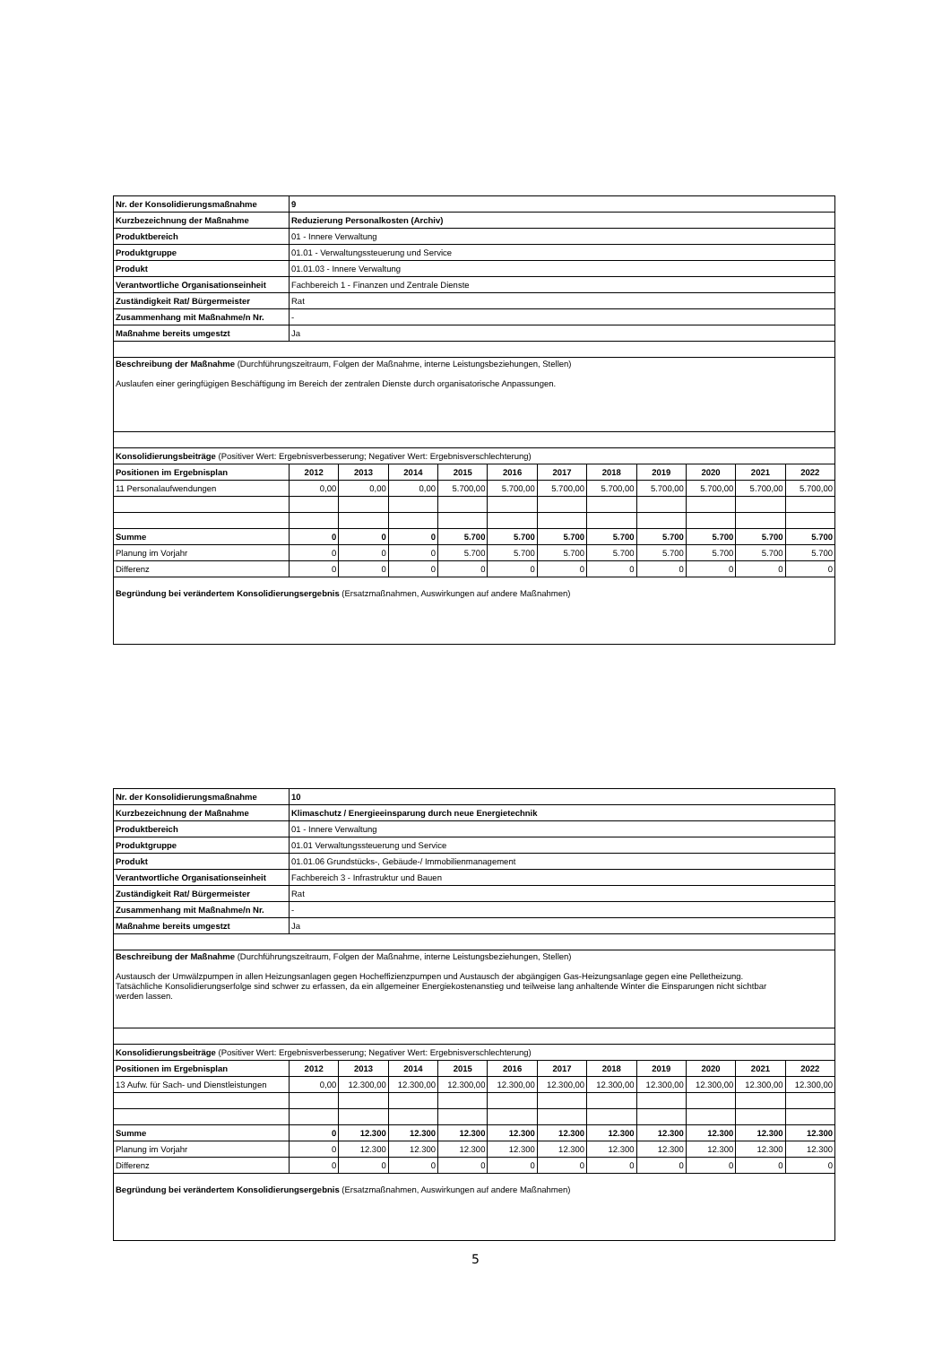| Nr. der Konsolidierungsmaßnahme | 9 | | | | | | | | | | |
| Kurzbezeichnung der Maßnahme | Reduzierung Personalkosten (Archiv) | | | | | | | | | | |
| Produktbereich | 01 - Innere Verwaltung | | | | | | | | | | |
| Produktgruppe | 01.01 - Verwaltungssteuerung und Service | | | | | | | | | | |
| Produkt | 01.01.03 - Innere Verwaltung | | | | | | | | | | |
| Verantwortliche Organisationseinheit | Fachbereich 1 - Finanzen und Zentrale Dienste | | | | | | | | | | |
| Zuständigkeit Rat/ Bürgermeister | Rat | | | | | | | | | | |
| Zusammenhang mit Maßnahme/n Nr. | - | | | | | | | | | | |
| Maßnahme bereits umgestzt | Ja | | | | | | | | | | |
| Beschreibung der Maßnahme (Durchführungszeitraum, Folgen der Maßnahme, interne Leistungsbeziehungen, Stellen) Auslaufen einer geringfügigen Beschäftigung im Bereich der zentralen Dienste durch organisatorische Anpassungen. | | | | | | | | | | | |
| Konsolidierungsbeiträge (Positiver Wert: Ergebnisverbesserung; Negativer Wert: Ergebnisverschlechterung) | | | | | | | | | | | |
| Positionen im Ergebnisplan | 2012 | 2013 | 2014 | 2015 | 2016 | 2017 | 2018 | 2019 | 2020 | 2021 | 2022 |
| 11 Personalaufwendungen | 0,00 | 0,00 | 0,00 | 5.700,00 | 5.700,00 | 5.700,00 | 5.700,00 | 5.700,00 | 5.700,00 | 5.700,00 | 5.700,00 |
| Summe | 0 | 0 | 0 | 5.700 | 5.700 | 5.700 | 5.700 | 5.700 | 5.700 | 5.700 | 5.700 |
| Planung im Vorjahr | 0 | 0 | 0 | 5.700 | 5.700 | 5.700 | 5.700 | 5.700 | 5.700 | 5.700 | 5.700 |
| Differenz | 0 | 0 | 0 | 0 | 0 | 0 | 0 | 0 | 0 | 0 | 0 |
| Begründung bei verändertem Konsolidierungsergebnis (Ersatzmaßnahmen, Auswirkungen auf andere Maßnahmen) | | | | | | | | | | | |
| Nr. der Konsolidierungsmaßnahme | 10 | | | | | | | | | | |
| Kurzbezeichnung der Maßnahme | Klimaschutz / Energieeinsparung durch neue Energietechnik | | | | | | | | | | |
| Produktbereich | 01 - Innere Verwaltung | | | | | | | | | | |
| Produktgruppe | 01.01 Verwaltungssteuerung und Service | | | | | | | | | | |
| Produkt | 01.01.06 Grundstücks-, Gebäude-/ Immobilienmanagement | | | | | | | | | | |
| Verantwortliche Organisationseinheit | Fachbereich 3 - Infrastruktur und Bauen | | | | | | | | | | |
| Zuständigkeit Rat/ Bürgermeister | Rat | | | | | | | | | | |
| Zusammenhang mit Maßnahme/n Nr. | - | | | | | | | | | | |
| Maßnahme bereits umgestzt | Ja | | | | | | | | | | |
| Beschreibung der Maßnahme (Durchführungszeitraum, Folgen der Maßnahme, interne Leistungsbeziehungen, Stellen) Austausch der Umwälzpumpen in allen Heizungsanlagen gegen Hocheffizienzpumpen und Austausch der abgängigen Gas-Heizungsanlage gegen eine Pelletheizung. Tatsächliche Konsolidierungserfolge sind schwer zu erfassen, da ein allgemeiner Energiekostenanstieg und teilweise lang anhaltende Winter die Einsparungen nicht sichtbar werden lassen. | | | | | | | | | | | |
| Konsolidierungsbeiträge (Positiver Wert: Ergebnisverbesserung; Negativer Wert: Ergebnisverschlechterung) | | | | | | | | | | | |
| Positionen im Ergebnisplan | 2012 | 2013 | 2014 | 2015 | 2016 | 2017 | 2018 | 2019 | 2020 | 2021 | 2022 |
| 13 Aufw. für Sach- und Dienstleistungen | 0,00 | 12.300,00 | 12.300,00 | 12.300,00 | 12.300,00 | 12.300,00 | 12.300,00 | 12.300,00 | 12.300,00 | 12.300,00 | 12.300,00 |
| Summe | 0 | 12.300 | 12.300 | 12.300 | 12.300 | 12.300 | 12.300 | 12.300 | 12.300 | 12.300 | 12.300 |
| Planung im Vorjahr | 0 | 12.300 | 12.300 | 12.300 | 12.300 | 12.300 | 12.300 | 12.300 | 12.300 | 12.300 | 12.300 |
| Differenz | 0 | 0 | 0 | 0 | 0 | 0 | 0 | 0 | 0 | 0 | 0 |
| Begründung bei verändertem Konsolidierungsergebnis (Ersatzmaßnahmen, Auswirkungen auf andere Maßnahmen) | | | | | | | | | | | |
5